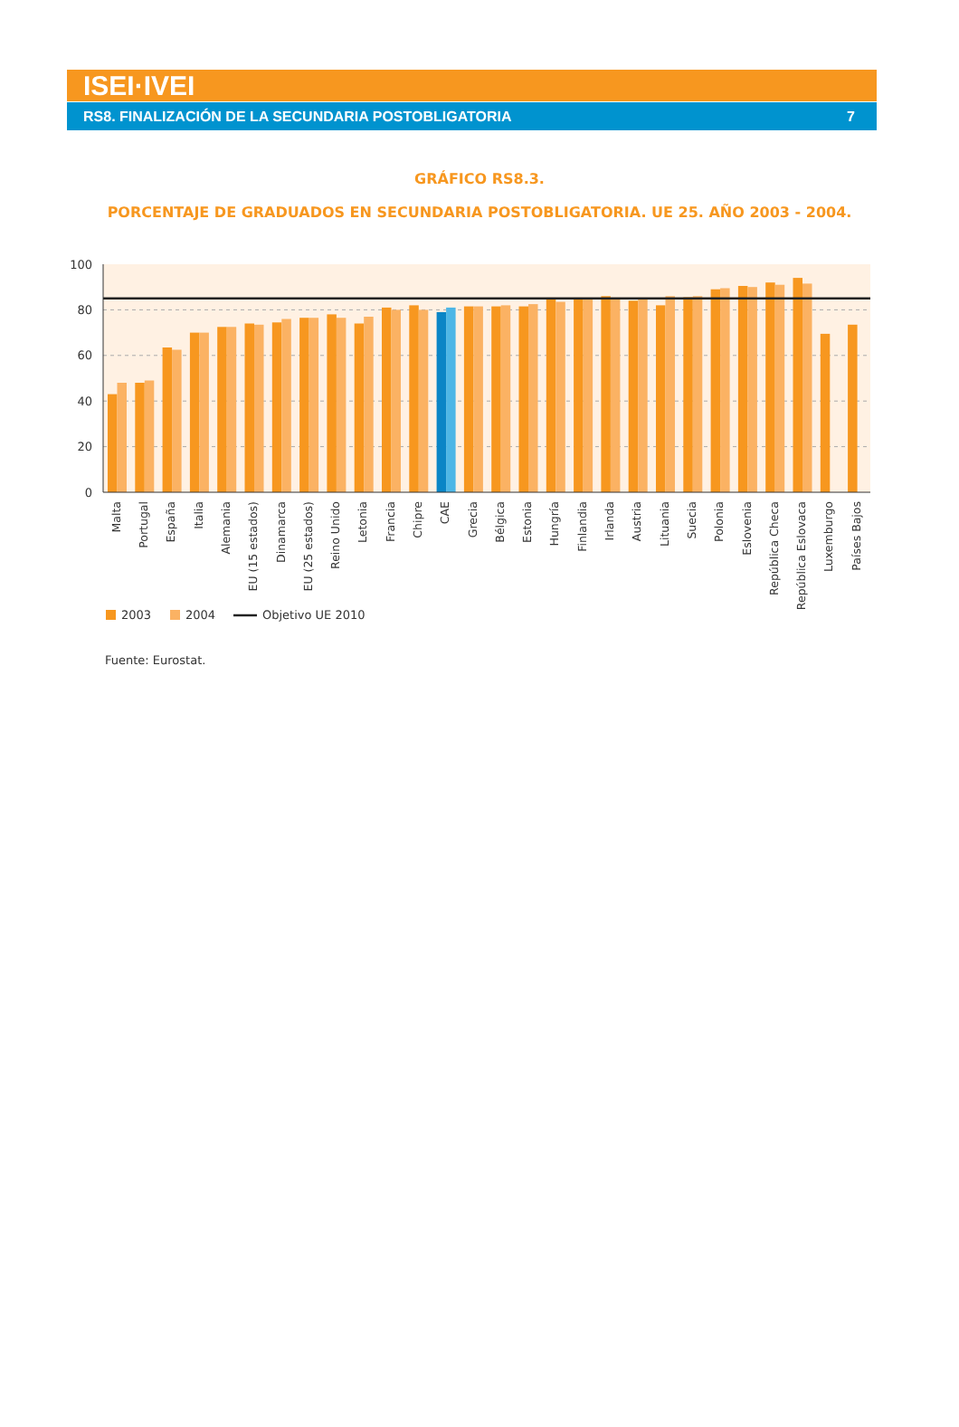ISEI·IVEI
RS8. FINALIZACIÓN DE LA SECUNDARIA POSTOBLIGATORIA 7
GRÁFICO RS8.3.
PORCENTAJE DE GRADUADOS EN SECUNDARIA POSTOBLIGATORIA. UE 25. AÑO 2003 - 2004.
100
80
60
40
20
0
Malta
Portugal
España
Italia
Alemania
EU (15 estados)
Dinamarca
EU (25 estados)
Reino Unido
Letonia
Francia
Chipre
CAE
Grecia
Bélgica
Estonia
Hungría
Finlandia
Irlanda
Austria
Lituania
Suecia
Polonia
Eslovenia
República Checa
República Eslovaca
Luxemburgo
Países Bajos
2003
2004
Objetivo UE 2010
Fuente: Eurostat.